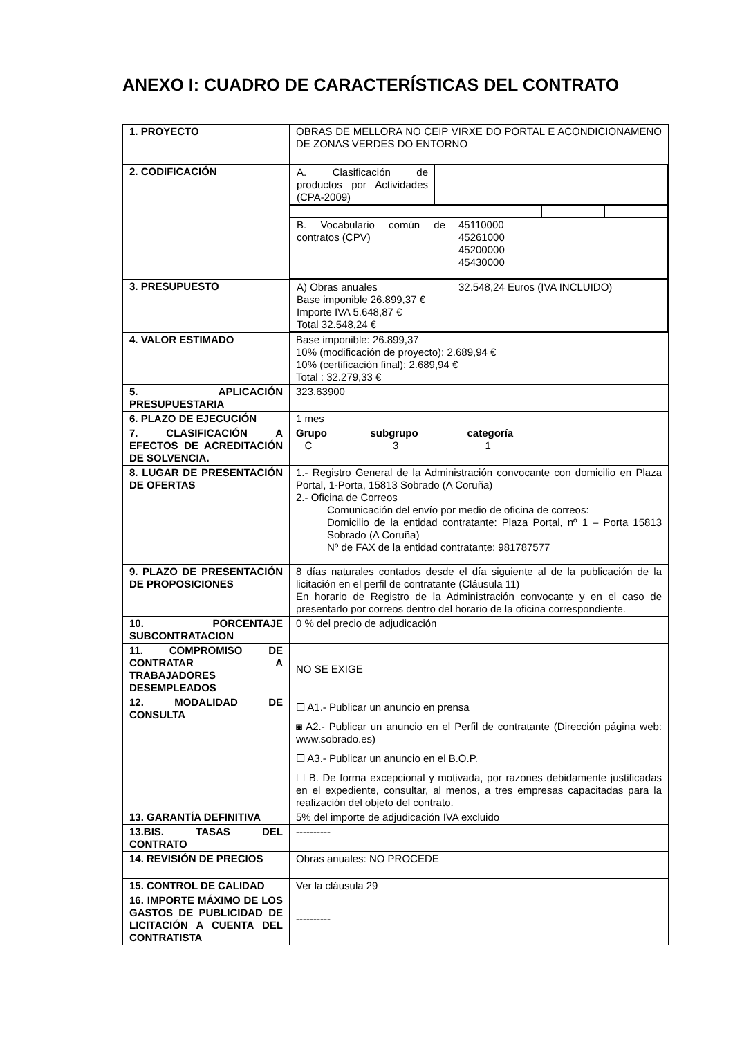ANEXO I: CUADRO DE CARACTERÍSTICAS DEL CONTRATO
| 1. PROYECTO | OBRAS DE MELLORA NO CEIP VIRXE DO PORTAL E ACONDICIONAMENO DE ZONAS VERDES DO ENTORNO |
| 2. CODIFICACIÓN | / A. Clasificación de productos por Actividades (CPA-2009) / / / B. Vocabulario común de contratos (CPV) / 45110000 45261000 45200000 45430000 / |
| 3. PRESUPUESTO | / A) Obras anuales Base imponible 26.899,37 € Importe IVA 5.648,87 € Total 32.548,24 € / 32.548,24 Euros (IVA INCLUIDO) / |
| 4. VALOR ESTIMADO | Base imponible: 26.899,37 10% (modificación de proyecto): 2.689,94 € 10% (certificación final): 2.689,94 € Total : 32.279,33 € |
| 5. APLICACIÓN PRESUPUESTARIA | 323.63900 |
| 6. PLAZO DE EJECUCIÓN | 1 mes |
| 7. CLASIFICACIÓN A EFECTOS DE ACREDITACIÓN DE SOLVENCIA. | Grupo subgrupo categoría C 3 1 |
| 8. LUGAR DE PRESENTACIÓN DE OFERTAS | 1.- Registro General de la Administración convocante con domicilio en Plaza Portal, 1-Porta, 15813 Sobrado (A Coruña) 2.- Oficina de Correos Comunicación del envío por medio de oficina de correos: Domicilio de la entidad contratante: Plaza Portal, nº 1 – Porta 15813 Sobrado (A Coruña) Nº de FAX de la entidad contratante: 981787577 |
| 9. PLAZO DE PRESENTACIÓN DE PROPOSICIONES | 8 días naturales contados desde el día siguiente al de la publicación de la licitación en el perfil de contratante (Cláusula 11) En horario de Registro de la Administración convocante y en el caso de presentarlo por correos dentro del horario de la oficina correspondiente. |
| 10. PORCENTAJE SUBCONTRATACION | 0 % del precio de adjudicación |
| 11. COMPROMISO DE CONTRATAR A TRABAJADORES DESEMPLEADOS | NO SE EXIGE |
| 12. MODALIDAD DE CONSULTA | ☐ A1.- Publicar un anuncio en prensa ◙ A2.- Publicar un anuncio en el Perfil de contratante (Dirección página web: www.sobrado.es) ☐ A3.- Publicar un anuncio en el B.O.P. ☐ B. De forma excepcional y motivada, por razones debidamente justificadas en el expediente, consultar, al menos, a tres empresas capacitadas para la realización del objeto del contrato. |
| 13. GARANTÍA DEFINITIVA | 5% del importe de adjudicación IVA excluido |
| 13.BIS. TASAS DEL CONTRATO | ---------- |
| 14. REVISIÓN DE PRECIOS | Obras anuales: NO PROCEDE |
| 15. CONTROL DE CALIDAD | Ver la cláusula 29 |
| 16. IMPORTE MÁXIMO DE LOS GASTOS DE PUBLICIDAD DE LICITACIÓN A CUENTA DEL CONTRATISTA | ---------- |